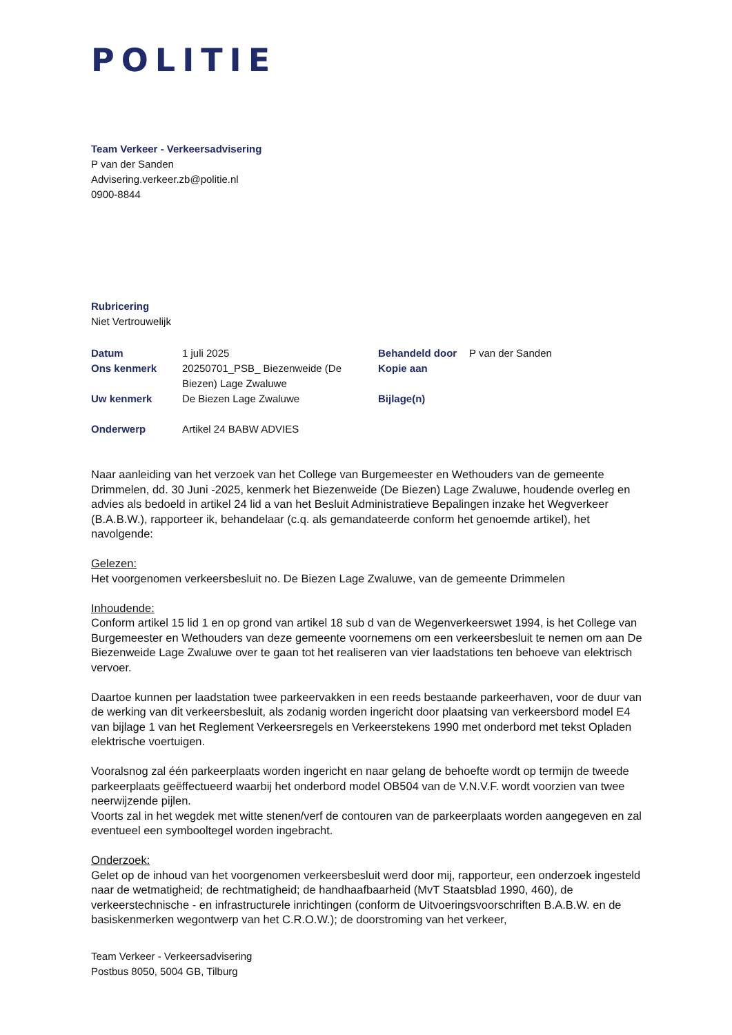POLITIE
Team Verkeer - Verkeersadvisering
P van der Sanden
Advisering.verkeer.zb@politie.nl
0900-8844
Rubricering
Niet Vertrouwelijk
Datum
1 juli 2025
Behandeld door
P van der Sanden
Ons kenmerk
20250701_PSB_ Biezenweide (De Biezen) Lage Zwaluwe
Kopie aan
Uw kenmerk
De Biezen Lage Zwaluwe
Bijlage(n)
Onderwerp
Artikel 24 BABW ADVIES
Naar aanleiding van het verzoek van het College van Burgemeester en Wethouders van de gemeente Drimmelen, dd. 30 Juni -2025, kenmerk het Biezenweide (De Biezen) Lage Zwaluwe, houdende overleg en advies als bedoeld in artikel 24 lid a van het Besluit Administratieve Bepalingen inzake het Wegverkeer (B.A.B.W.), rapporteer ik, behandelaar (c.q. als gemandateerde conform het genoemde artikel), het navolgende:
Gelezen:
Het voorgenomen verkeersbesluit no. De Biezen Lage Zwaluwe, van de gemeente Drimmelen
Inhoudende:
Conform artikel 15 lid 1 en op grond van artikel 18 sub d van de Wegenverkeerswet 1994, is het College van Burgemeester en Wethouders van deze gemeente voornemens om een verkeersbesluit te nemen om aan De Biezenweide Lage Zwaluwe over te gaan tot het realiseren van vier laadstations ten behoeve van elektrisch vervoer.
Daartoe kunnen per laadstation twee parkeervakken in een reeds bestaande parkeerhaven, voor de duur van de werking van dit verkeersbesluit, als zodanig worden ingericht door plaatsing van verkeersbord model E4 van bijlage 1 van het Reglement Verkeersregels en Verkeerstekens 1990 met onderbord met tekst Opladen elektrische voertuigen.
Vooralsnog zal één parkeerplaats worden ingericht en naar gelang de behoefte wordt op termijn de tweede parkeerplaats geëffectueerd waarbij het onderbord model OB504 van de V.N.V.F. wordt voorzien van twee neerwijzende pijlen.
Voorts zal in het wegdek met witte stenen/verf de contouren van de parkeerplaats worden aangegeven en zal eventueel een symbooltegel worden ingebracht.
Onderzoek:
Gelet op de inhoud van het voorgenomen verkeersbesluit werd door mij, rapporteur, een onderzoek ingesteld naar de wetmatigheid; de rechtmatigheid; de handhaafbaarheid (MvT Staatsblad 1990, 460), de verkeerstechnische - en infrastructurele inrichtingen (conform de Uitvoeringsvoorschriften B.A.B.W. en de basiskenmerken wegontwerp van het C.R.O.W.); de doorstroming van het verkeer,
Team Verkeer - Verkeersadvisering
Postbus 8050, 5004 GB, Tilburg